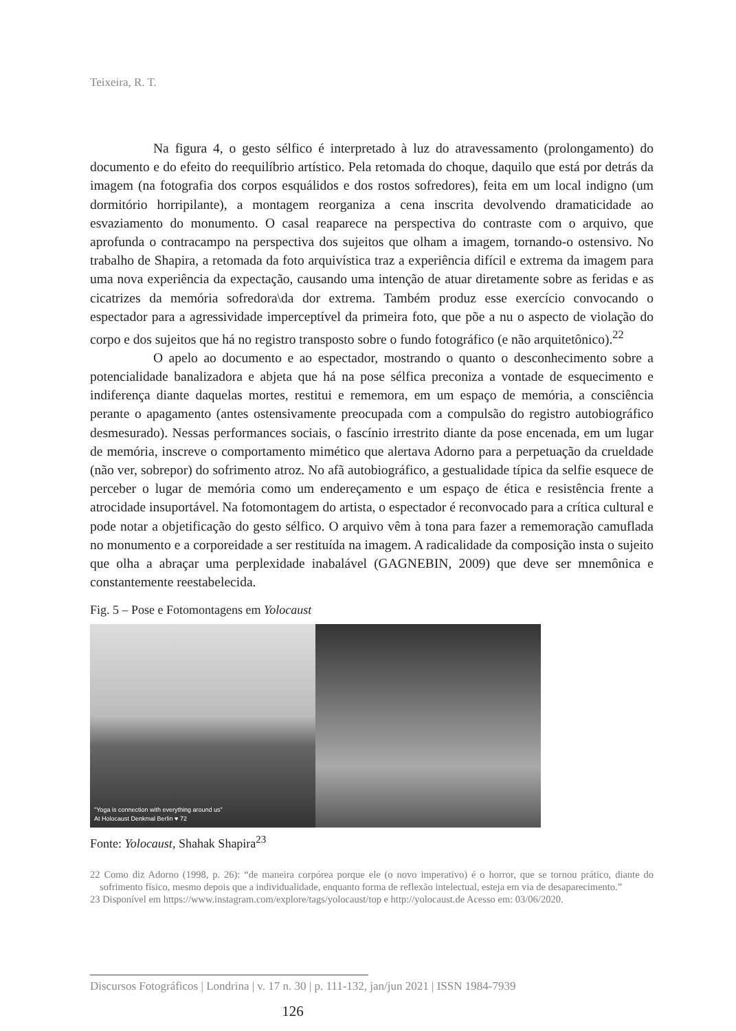Teixeira, R. T.
Na figura 4, o gesto sélfico é interpretado à luz do atravessamento (prolongamento) do documento e do efeito do reequilíbrio artístico. Pela retomada do choque, daquilo que está por detrás da imagem (na fotografia dos corpos esquálidos e dos rostos sofredores), feita em um local indigno (um dormitório horripilante), a montagem reorganiza a cena inscrita devolvendo dramaticidade ao esvaziamento do monumento. O casal reaparece na perspectiva do contraste com o arquivo, que aprofunda o contracampo na perspectiva dos sujeitos que olham a imagem, tornando-o ostensivo. No trabalho de Shapira, a retomada da foto arquivística traz a experiência difícil e extrema da imagem para uma nova experiência da expectação, causando uma intenção de atuar diretamente sobre as feridas e as cicatrizes da memória sofredora\da dor extrema. Também produz esse exercício convocando o espectador para a agressividade imperceptível da primeira foto, que põe a nu o aspecto de violação do corpo e dos sujeitos que há no registro transposto sobre o fundo fotográfico (e não arquitetônico).<sup>22</sup>
O apelo ao documento e ao espectador, mostrando o quanto o desconhecimento sobre a potencialidade banalizadora e abjeta que há na pose sélfica preconiza a vontade de esquecimento e indiferença diante daquelas mortes, restitui e rememora, em um espaço de memória, a consciência perante o apagamento (antes ostensivamente preocupada com a compulsão do registro autobiográfico desmesurado). Nessas performances sociais, o fascínio irrestrito diante da pose encenada, em um lugar de memória, inscreve o comportamento mimético que alertava Adorno para a perpetuação da crueldade (não ver, sobrepor) do sofrimento atroz. No afã autobiográfico, a gestualidade típica da selfie esquece de perceber o lugar de memória como um endereçamento e um espaço de ética e resistência frente a atrocidade insuportável. Na fotomontagem do artista, o espectador é reconvocado para a crítica cultural e pode notar a objetificação do gesto sélfico. O arquivo vêm à tona para fazer a rememoração camuflada no monumento e a corporeidade a ser restituída na imagem. A radicalidade da composição insta o sujeito que olha a abraçar uma perplexidade inabalável (GAGNEBIN, 2009) que deve ser mnemônica e constantemente reestabelecida.
Fig. 5 – Pose e Fotomontagens em Yolocaust
"Yoga is connection with everything around us"
At Holocaust Denkmal Berlin ♥ 72
Fonte: Yolocaust, Shahak Shapira<sup>23</sup>
22 Como diz Adorno (1998, p. 26): “de maneira corpórea porque ele (o novo imperativo) é o horror, que se tornou prático, diante do sofrimento físico, mesmo depois que a individualidade, enquanto forma de reflexão intelectual, esteja em via de desaparecimento.”
23 Disponível em https://www.instagram.com/explore/tags/yolocaust/top e http://yolocaust.de Acesso em: 03/06/2020.
Discursos Fotográficos | Londrina | v. 17 n. 30 | p. 111-132, jan/jun 2021 | ISSN 1984-7939
126